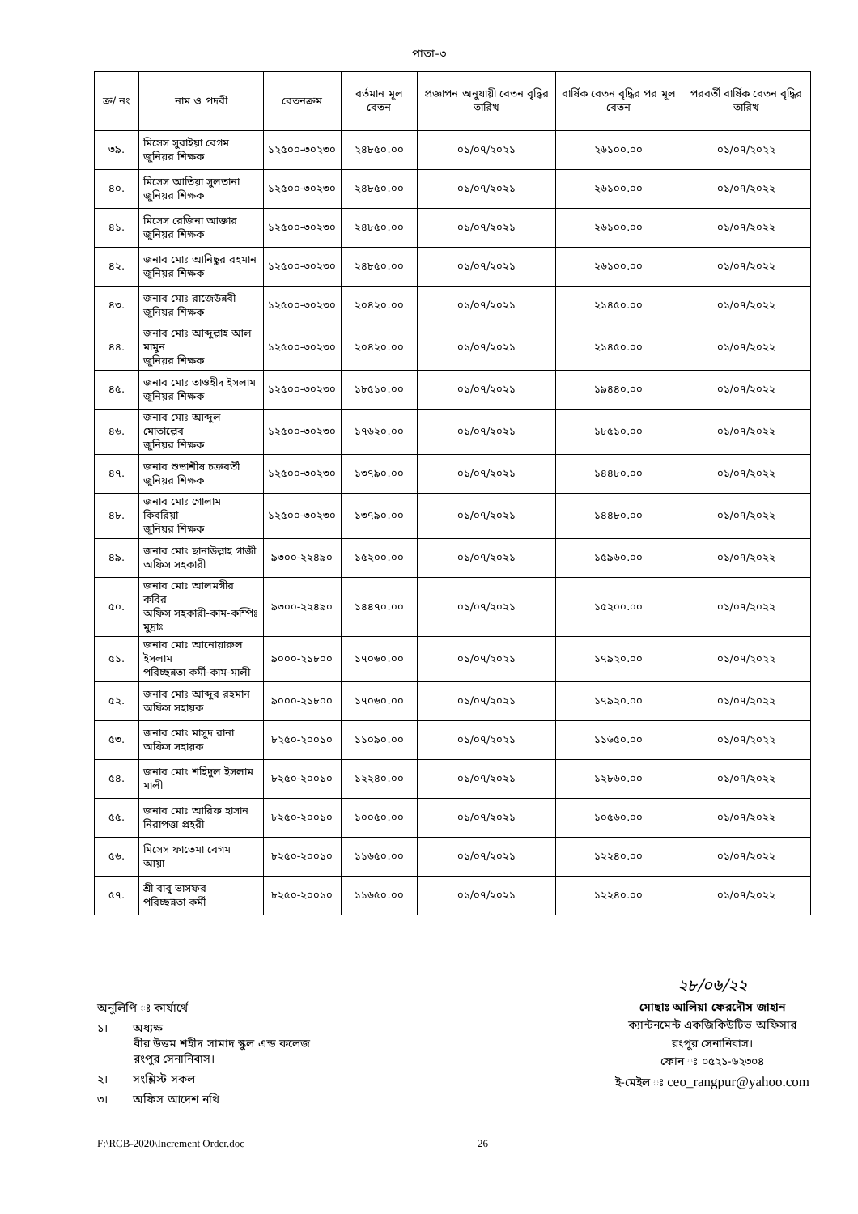পাতা-৩
| ক্র/ নং | নাম ও পদবী | বেতনক্রম | বর্তমান মূল বেতন | প্রজ্ঞাপন অনুযায়ী বেতন বৃদ্ধির তারিখ | বার্ষিক বেতন বৃদ্ধির পর মূল বেতন | পরবর্তী বার্ষিক বেতন বৃদ্ধির তারিখ |
| --- | --- | --- | --- | --- | --- | --- |
| ৩৯. | মিসেস সুরাইয়া বেগম জুনিয়র শিক্ষক | ১২৫০০-৩০২৩০ | ২৪৮৫০.০০ | ০১/০৭/২০২১ | ২৬১০০.০০ | ০১/০৭/২০২২ |
| ৪০. | মিসেস আতিয়া সুলতানা জুনিয়র শিক্ষক | ১২৫০০-৩০২৩০ | ২৪৮৫০.০০ | ০১/০৭/২০২১ | ২৬১০০.০০ | ০১/০৭/২০২২ |
| ৪১. | মিসেস রেজিনা আক্তার জুনিয়র শিক্ষক | ১২৫০০-৩০২৩০ | ২৪৮৫০.০০ | ০১/০৭/২০২১ | ২৬১০০.০০ | ০১/০৭/২০২২ |
| ৪২. | জনাব মোঃ আনিছুর রহমান জুনিয়র শিক্ষক | ১২৫০০-৩০২৩০ | ২৪৮৫০.০০ | ০১/০৭/২০২১ | ২৬১০০.০০ | ০১/০৭/২০২২ |
| ৪৩. | জনাব মোঃ রাজেউন্নবী জুনিয়র শিক্ষক | ১২৫০০-৩০২৩০ | ২০৪২০.০০ | ০১/০৭/২০২১ | ২১৪৫০.০০ | ০১/০৭/২০২২ |
| ৪৪. | জনাব মোঃ আব্দুল্লাহ আল মামুন জুনিয়র শিক্ষক | ১২৫০০-৩০২৩০ | ২০৪২০.০০ | ০১/০৭/২০২১ | ২১৪৫০.০০ | ০১/০৭/২০২২ |
| ৪৫. | জনাব মোঃ তাওহীদ ইসলাম জুনিয়র শিক্ষক | ১২৫০০-৩০২৩০ | ১৮৫১০.০০ | ০১/০৭/২০২১ | ১৯৪৪০.০০ | ০১/০৭/২০২২ |
| ৪৬. | জনাব মোঃ আব্দুল মোতাল্লেব জুনিয়র শিক্ষক | ১২৫০০-৩০২৩০ | ১৭৬২০.০০ | ০১/০৭/২০২১ | ১৮৫১০.০০ | ০১/০৭/২০২২ |
| ৪৭. | জনাব শুভাশীষ চক্রবর্তী জুনিয়র শিক্ষক | ১২৫০০-৩০২৩০ | ১৩৭৯০.০০ | ০১/০৭/২০২১ | ১৪৪৮০.০০ | ০১/০৭/২০২২ |
| ৪৮. | জনাব মোঃ গোলাম কিবরিয়া জুনিয়র শিক্ষক | ১২৫০০-৩০২৩০ | ১৩৭৯০.০০ | ০১/০৭/২০২১ | ১৪৪৮০.০০ | ০১/০৭/২০২২ |
| ৪৯. | জনাব মোঃ ছানাউল্লাহ গাজী অফিস সহকারী | ৯৩০০-২২৪৯০ | ১৫২০০.০০ | ০১/০৭/২০২১ | ১৫৯৬০.০০ | ০১/০৭/২০২২ |
| ৫০. | জনাব মোঃ আলমগীর কবির অফিস সহকারী-কাম-কম্পিঃ মুদ্রাঃ | ৯৩০০-২২৪৯০ | ১৪৪৭০.০০ | ০১/০৭/২০২১ | ১৫২০০.০০ | ০১/০৭/২০২২ |
| ৫১. | জনাব মোঃ আনোয়ারুল ইসলাম পরিচ্ছন্নতা কর্মী-কাম-মালী | ৯০০০-২১৮০০ | ১৭০৬০.০০ | ০১/০৭/২০২১ | ১৭৯২০.০০ | ০১/০৭/২০২২ |
| ৫২. | জনাব মোঃ আব্দুর রহমান অফিস সহায়ক | ৯০০০-২১৮০০ | ১৭০৬০.০০ | ০১/০৭/২০২১ | ১৭৯২০.০০ | ০১/০৭/২০২২ |
| ৫৩. | জনাব মোঃ মাসুদ রানা অফিস সহায়ক | ৮২৫০-২০০১০ | ১১০৯০.০০ | ০১/০৭/২০২১ | ১১৬৫০.০০ | ০১/০৭/২০২২ |
| ৫৪. | জনাব মোঃ শহিদুল ইসলাম মালী | ৮২৫০-২০০১০ | ১২২৪০.০০ | ০১/০৭/২০২১ | ১২৮৬০.০০ | ০১/০৭/২০২২ |
| ৫৫. | জনাব মোঃ আরিফ হাসান নিরাপত্তা প্রহরী | ৮২৫০-২০০১০ | ১০০৫০.০০ | ০১/০৭/২০২১ | ১০৫৬০.০০ | ০১/০৭/২০২২ |
| ৫৬. | মিসেস ফাতেমা বেগম আয়া | ৮২৫০-২০০১০ | ১১৬৫০.০০ | ০১/০৭/২০২১ | ১২২৪০.০০ | ০১/০৭/২০২২ |
| ৫৭. | শ্রী বাবু ভাসফর পরিচ্ছন্নতা কর্মী | ৮২৫০-২০০১০ | ১১৬৫০.০০ | ০১/০৭/২০২১ | ১২২৪০.০০ | ০১/০৭/২০২২ |
অনুলিপি ঃ কার্যার্থে
১। অধ্যক্ষ
বীর উত্তম শহীদ সামাদ স্কুল এন্ড কলেজ
রংপুর সেনানিবাস।
২। সংশ্লিস্ট সকল
৩। অফিস আদেশ নথি
২৮/০৬/২২
মোছাঃ আলিয়া ফেরদৌস জাহান
ক্যান্টনমেন্ট একজিকিউটিভ অফিসার
রংপুর সেনানিবাস।
ফোন ঃ ০৫২১-৬২৩০৪
ই-মেইল ঃ ceo_rangpur@yahoo.com
F:\RCB-2020\Increment Order.doc 26